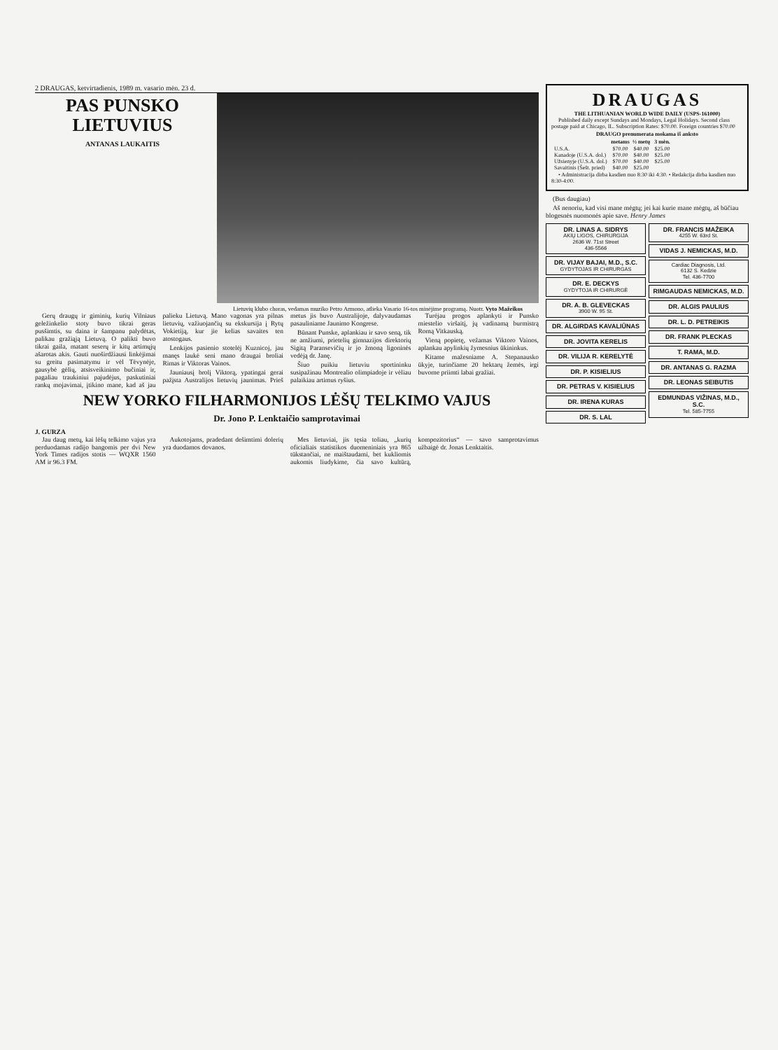2 DRAUGAS, ketvirtadienis, 1989 m. vasario mėn. 23 d.
PAS PUNSKO LIETUVIUS
ANTANAS LAUKAITIS
Lietuvių klubo choras, vedamas muziko Petro Armono, atlieka Vasario 16-tos minėjime programą. Nuotr. Vyto Mažeikos
Gerų draugų ir giminių, kurių Vilniaus geležinkelio stoty buvo tikrai geras pusšimtis, su daina ir šampanu palydėtas, palikau gražiąją Lietuvą. O palikti buvo tikrai gaila, matant seserų ir kitų artimųjų ašarotas akis. Gauti nuoširdžiausi linkėjimai su greitu pasimatymu ir vėl Tėvynėje, gausybė gėlių, atsisveikinimo bučiniai ir, pagaliau traukiniui pajudėjus, paskutiniai rankų mojavimai, įtikino mane, kad aš jau palieku Lietuvą. Mano vagonas yra pilnas lietuvių, važiuojančių su ekskursija į Rytų Vokietiją, kur jie kelias savaites ten atostogaus.
Lenkijos pasienio stotelėj Kuznicoj, jau manęs laukė seni mano draugai broliai Rimas ir Viktoras Vainos.
Jauniausį brolį Viktorą, ypatingai gerai pažįsta Australijos lietuvių jaunimas. Prieš metus jis buvo Australijoje, dalyvaudamas pasauliniame Jaunimo Kongrese.
Būnant Punske, aplankiau ir savo seną, tik ne amžiumi, prietelių gimnazijos direktorių Sigitą Paransevičių ir jo žmoną ligoninės vedėją dr. Janę.
Šiuo puikiu lietuviu sportininku susipažinau Montrealio olimpiadoje ir vėliau palaikiau artimus ryšius.
Turėjau progos aplankyti ir Punsko miestelio viršaitį, jų vadinamą burmistrą Romą Vitkauską.
Vieną popietę, vežamas Viktoro Vainos, aplankau apylinkių žymesnius ūkininkus.
Kitame mažesniame A. Stepanausko ūkyje, turinčiame 20 hektarų žemės, irgi buvome priimti labai gražiai.
NEW YORKO FILHARMONIJOS LĖŠŲ TELKIMO VAJUS
Dr. Jono P. Lenktaičio samprotavimai
J. GURZA
Jau daug metų, kai lėšų telkimo vajus yra perduodamas radijo bangomis per dvi New York Times radijos stotis — WQXR 1560 AM ir 96.3 FM.
Aukotojams, pradedant dešimtimi dolerių yra duodamos dovanos.
Mes lietuviai, jis tęsia toliau, „kurių oficialiais statistikos duomeniniais yra 865 tūkstančiai, ne maištaudami, bet kukliomis aukomis liudykime, čia savo kultūrą, kompozitorius“ — savo samprotavimus užbaigė dr. Jonas Lenktaitis.
DRAUGAS
THE LITHUANIAN WORLD WIDE DAILY (USPS-161000)
Published daily except Sundays and Mondays, Legal Holidays. Second class postage paid at Chicago, IL. Subscription Rates: $70.00. Foreign countries $70.00
DRAUGO prenumerata mokama iš anksto
| | metams | ½ metų | 3 mėn. |
| --- | --- | --- | --- |
| U.S.A. | $70.00 | $40.00 | $25.00 |
| Kanadoje (U.S.A. dol.) | $70.00 | $40.00 | $25.00 |
| Užsienyje (U.S.A. dol.) | $70.00 | $40.00 | $25.00 |
| Savaitinis (Šešt. pried) | $40.00 | $25.00 | |
• Administracija dirba kasdien nuo 8:30 iki 4:30. • Redakcija dirba kasdien nuo 8:30-4:00.
(Bus daugiau)
Aš nenoriu, kad visi mane mėgtų; jei kai kurie mane mėgtų, aš būčiau blogesnės nuomonės apie save. Henry James
DR. LINAS A. SIDRYS
AKIŲ LIGOS, CHIRURGIJA
2636 W. 71st Street
436-5566
DR. VIJAY BAJAI, M.D., S.C.
GYDYTOJAS IR CHIRURGAS
DR. E. DECKYS
GYDYTOJA IR CHIRURGĖ
DR. A. B. GLEVECKAS
3900 W. 95 St.
DR. ALGIRDAS KAVALIŪNAS
DR. JOVITA KERELIS
DR. VILIJA R. KERELYTĖ
DR. P. KISIELIUS
DR. PETRAS V. KISIELIUS
DR. IRENA KURAS
DR. S. LAL
DR. FRANCIS MAŽEIKA
4255 W. 63rd St.
VIDAS J. NEMICKAS, M.D.
Cardiac Diagnosis, Ltd.
6132 S. Kedzie
Tel. 436-7700
RIMGAUDAS NEMICKAS, M.D.
DR. ALGIS PAULIUS
DR. L. D. PETREIKIS
DR. FRANK PLECKAS
T. RAMA, M.D.
DR. ANTANAS G. RAZMA
DR. LEONAS SEIBUTIS
EDMUNDAS VIŽINAS, M.D., S.C.
Tel. 585-7755